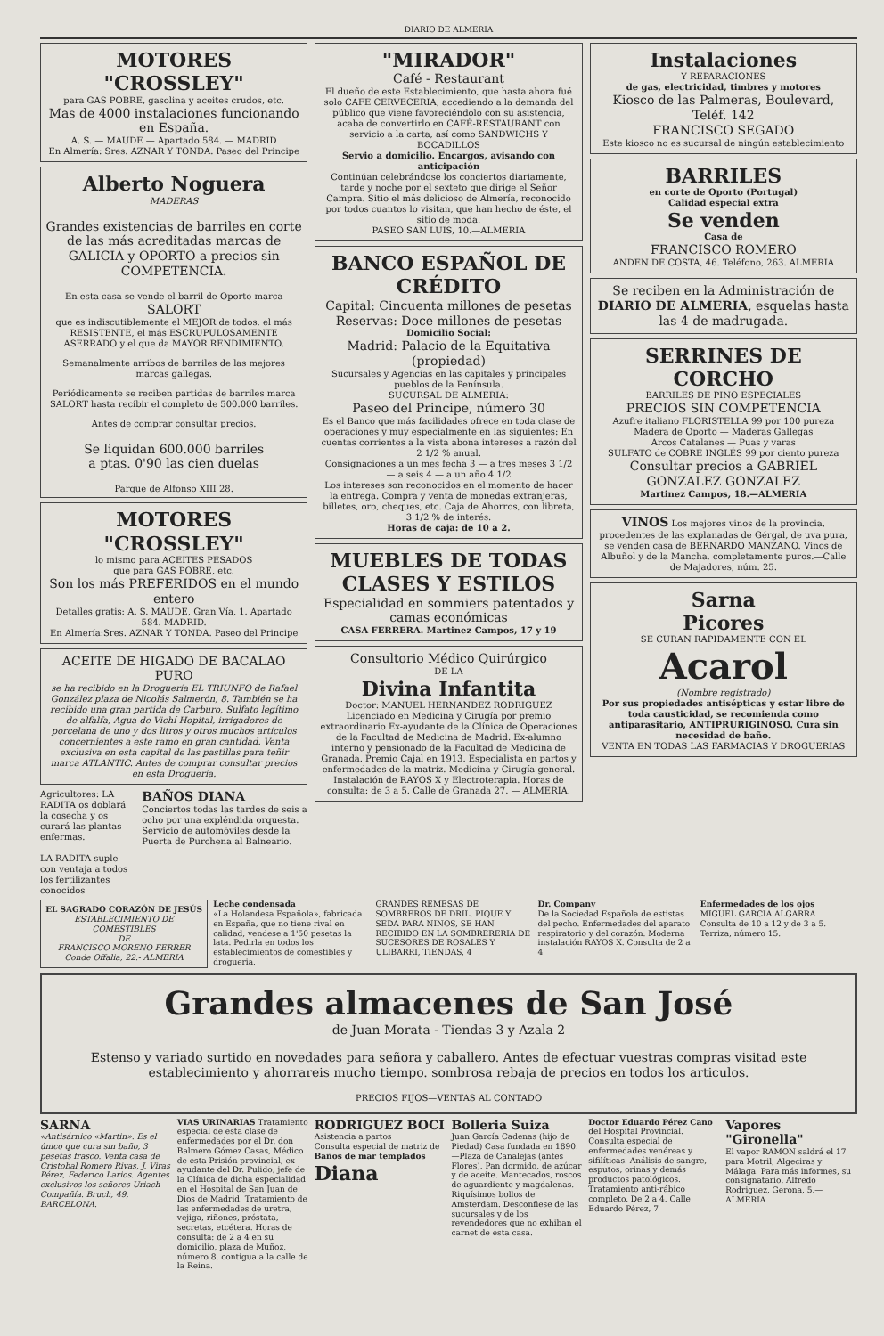DIARIO DE ALMERIA
MOTORES "CROSSLEY"
para GAS POBRE, gasolina y aceites crudos, etc.
Mas de 4000 instalaciones funcionando en España.
A. S. — MAUDE — Apartado 584. — MADRID
En Almería: Sres. AZNAR Y TONDA. Paseo del Principe
Alberto Noguera
MADERAS
Grandes existencias de barriles en corte de las más acreditadas marcas de GALICIA y OPORTO a precios sin COMPETENCIA.
En esta casa se vende el barril de Oporto marca
SALORT
que es indiscutiblemente el MEJOR de todos, el más RESISTENTE, el más ESCRUPULOSAMENTE ASERRADO y el que da MAYOR RENDIMIENTO.
Semanalmente arribos de barriles de las mejores marcas gallegas.
Periódicamente se reciben partidas de barriles marca SALORT hasta recibir el completo de 500.000 barriles.
Antes de comprar consultar precios.
Se liquidan 600.000 barriles
a ptas. 0'90 las cien duelas
Parque de Alfonso XIII 28.
MOTORES "CROSSLEY"
lo mismo para ACEITES PESADOS
que para GAS POBRE, etc.
Son los más PREFERIDOS en el mundo entero
Detalles gratis: A. S. MAUDE, Gran Vía, 1. Apartado 584. MADRID.
En Almería:Sres. AZNAR Y TONDA. Paseo del Principe
ACEITE DE HIGADO DE BACALAO PURO
se ha recibido en la Droguería EL TRIUNFO de Rafael González plaza de Nicolás Salmerón, 8. También se ha recibido una gran partida de Carburo, Sulfato legítimo de alfalfa, Agua de Vichí Hopital, irrigadores de porcelana de uno y dos litros y otros muchos artículos concernientes a este ramo en gran cantidad. Venta exclusiva en esta capital de las pastillas para teñir marca ATLANTIC. Antes de comprar consultar precios en esta Droguería.
Agricultores: LA RADITA os doblará la cosecha y os curará las plantas enfermas.
LA RADITA suple con ventaja a todos los fertilizantes conocidos
BAÑOS DIANA
Conciertos todas las tardes de seis a ocho por una expléndida orquesta. Servicio de automóviles desde la Puerta de Purchena al Balneario.
"MIRADOR"
Café - Restaurant
El dueño de este Establecimiento, que hasta ahora fué solo CAFE CERVECERIA, accediendo a la demanda del público que viene favoreciéndolo con su asistencia, acaba de convertirlo en CAFÉ-RESTAURANT con servicio a la carta, así como SANDWICHS Y BOCADILLOS
Servio a domicilio. Encargos, avisando con anticipación
Continúan celebrándose los conciertos diariamente, tarde y noche por el sexteto que dirige el Señor Campra. Sitio el más delicioso de Almería, reconocido por todos cuantos lo visitan, que han hecho de éste, el sitio de moda.
PASEO SAN LUIS, 10.—ALMERIA
BANCO ESPAÑOL DE CRÉDITO
Capital: Cincuenta millones de pesetas
Reservas: Doce millones de pesetas
Domicilio Social:
Madrid: Palacio de la Equitativa (propiedad)
Sucursales y Agencias en las capitales y principales pueblos de la Península.
SUCURSAL DE ALMERIA:
Paseo del Principe, número 30
Es el Banco que más facilidades ofrece en toda clase de operaciones y muy especialmente en las siguientes: En cuentas corrientes a la vista abona intereses a razón del 2 1/2 % anual.
Consignaciones a un mes fecha 3 — a tres meses 3 1/2 — a seis 4 — a un año 4 1/2
Los intereses son reconocidos en el momento de hacer la entrega. Compra y venta de monedas extranjeras, billetes, oro, cheques, etc. Caja de Ahorros, con libreta, 3 1/2 % de interés.
Horas de caja: de 10 a 2.
MUEBLES DE TODAS CLASES Y ESTILOS
Especialidad en sommiers patentados y camas económicas
CASA FERRERA. Martinez Campos, 17 y 19
Consultorio Médico Quirúrgico
DE LA
Divina Infantita
Doctor: MANUEL HERNANDEZ RODRIGUEZ
Licenciado en Medicina y Cirugía por premio extraordinario Ex-ayudante de la Clínica de Operaciones de la Facultad de Medicina de Madrid. Ex-alumno interno y pensionado de la Facultad de Medicina de Granada. Premio Cajal en 1913. Especialista en partos y enfermedades de la matriz. Medicina y Cirugía general. Instalación de RAYOS X y Electroterapia. Horas de consulta: de 3 a 5. Calle de Granada 27. — ALMERIA.
Instalaciones
Y REPARACIONES
de gas, electricidad, timbres y motores
Kiosco de las Palmeras, Boulevard, Teléf. 142
FRANCISCO SEGADO
Este kiosco no es sucursal de ningún establecimiento
BARRILES
en corte de Oporto (Portugal)
Calidad especial extra
Se venden
Casa de
FRANCISCO ROMERO
ANDEN DE COSTA, 46. Teléfono, 263. ALMERIA
Se reciben en la Administración de DIARIO DE ALMERIA, esquelas hasta las 4 de madrugada.
SERRINES DE CORCHO
BARRILES DE PINO ESPECIALES
PRECIOS SIN COMPETENCIA
Azufre italiano FLORISTELLA 99 por 100 pureza
Madera de Oporto — Maderas Gallegas
Arcos Catalanes — Puas y varas
SULFATO de COBRE INGLÉS 99 por ciento pureza
Consultar precios a GABRIEL GONZALEZ GONZALEZ
Martinez Campos, 18.—ALMERIA
VINOS Los mejores vinos de la provincia, procedentes de las explanadas de Gérgal, de uva pura, se venden casa de BERNARDO MANZANO. Vinos de Albuñol y de la Mancha, completamente puros.—Calle de Majadores, núm. 25.
Sarna
Picores
SE CURAN RAPIDAMENTE CON EL
Acarol
(Nombre registrado)
Por sus propiedades antisépticas y estar libre de toda causticidad, se recomienda como antiparasitario, ANTIPRURIGINOSO. Cura sin necesidad de baño.
VENTA EN TODAS LAS FARMACIAS Y DROGUERIAS
EL SAGRADO CORAZÓN DE JESÚS
ESTABLECIMIENTO DE COMESTIBLES
DE
FRANCISCO MORENO FERRER
Conde Offalia, 22.- ALMERIA
Leche condensada
«La Holandesa Española», fabricada en España, que no tiene rival en calidad, vendese a 1'50 pesetas la lata. Pedirla en todos los establecimientos de comestibles y drogueria.
GRANDES REMESAS DE SOMBREROS DE DRIL, PIQUE Y SEDA PARA NINOS, SE HAN RECIBIDO EN LA SOMBRERERIA DE SUCESORES DE ROSALES Y ULIBARRI, TIENDAS, 4
Dr. Company
De la Sociedad Española de estistas del pecho. Enfermedades del aparato respiratorio y del corazón. Moderna instalación RAYOS X. Consulta de 2 a 4
Enfermedades de los ojos
MIGUEL GARCIA ALGARRA
Consulta de 10 a 12 y de 3 a 5.
Terriza, número 15.
Grandes almacenes de San José
de Juan Morata - Tiendas 3 y Azala 2
Estenso y variado surtido en novedades para señora y caballero. Antes de efectuar vuestras compras visitad este establecimiento y ahorrareis mucho tiempo. sombrosa rebaja de precios en todos los articulos.
PRECIOS FIJOS—VENTAS AL CONTADO
SARNA
«Antisárnico «Martin». Es el único que cura sin baño, 3 pesetas frasco. Venta casa de Cristobal Romero Rivas, J. Viras Pérez, Federico Larios. Agentes exclusivos los señores Uriach Compañía. Bruch, 49, BARCELONA.
VIAS URINARIAS Tratamiento especial de esta clase de enfermedades por el Dr. don Balmero Gómez Casas, Médico de esta Prisión provincial, ex-ayudante del Dr. Pulido, jefe de la Clínica de dicha especialidad en el Hospital de San Juan de Dios de Madrid. Tratamiento de las enfermedades de uretra, vejiga, riñones, próstata, secretas, etcétera. Horas de consulta: de 2 a 4 en su domicilio, plaza de Muñoz, número 8, contigua a la calle de la Reina.
RODRIGUEZ BOCI
Asistencia a partos
Consulta especial de matriz de
Baños de mar templados
Diana
Bolleria Suiza
Juan García Cadenas (hijo de Piedad) Casa fundada en 1890.—Plaza de Canalejas (antes Flores). Pan dormido, de azúcar y de aceite. Mantecados, roscos de aguardiente y magdalenas. Riquísimos bollos de Amsterdam. Desconfiese de las sucursales y de los revendedores que no exhiban el carnet de esta casa.
Doctor Eduardo Pérez Cano
del Hospital Provincial. Consulta especial de enfermedades venéreas y sifilíticas. Análisis de sangre, esputos, orinas y demás productos patológicos. Tratamiento anti-rábico completo. De 2 a 4. Calle Eduardo Pérez, 7
Vapores "Gironella"
El vapor RAMON saldrá el 17 para Motril, Algeciras y Málaga. Para más informes, su consignatario, Alfredo Rodriguez, Gerona, 5.— ALMERIA